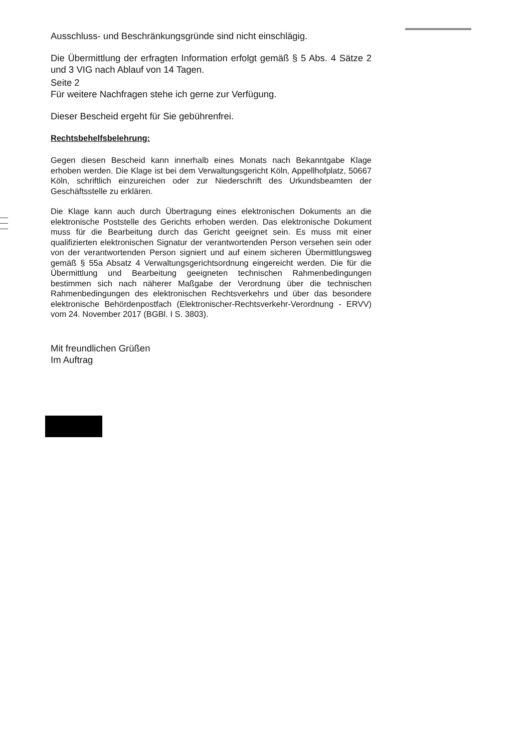Ausschluss- und Beschränkungsgründe sind nicht einschlägig.
Die Übermittlung der erfragten Information erfolgt gemäß § 5 Abs. 4 Sätze 2 und 3 VIG nach Ablauf von 14 Tagen.
Seite 2
Für weitere Nachfragen stehe ich gerne zur Verfügung.
Dieser Bescheid ergeht für Sie gebührenfrei.
Rechtsbehelfsbelehrung:
Gegen diesen Bescheid kann innerhalb eines Monats nach Bekanntgabe Klage erhoben werden. Die Klage ist bei dem Verwaltungsgericht Köln, Appellhofplatz, 50667 Köln, schriftlich einzureichen oder zur Niederschrift des Urkundsbeamten der Geschäftsstelle zu erklären.
Die Klage kann auch durch Übertragung eines elektronischen Dokuments an die elektronische Poststelle des Gerichts erhoben werden. Das elektronische Dokument muss für die Bearbeitung durch das Gericht geeignet sein. Es muss mit einer qualifizierten elektronischen Signatur der verantwortenden Person versehen sein oder von der verantwortenden Person signiert und auf einem sicheren Übermittlungsweg gemäß § 55a Absatz 4 Verwaltungsgerichtsordnung eingereicht werden. Die für die Übermittlung und Bearbeitung geeigneten technischen Rahmenbedingungen bestimmen sich nach näherer Maßgabe der Verordnung über die technischen Rahmenbedingungen des elektronischen Rechtsverkehrs und über das besondere elektronische Behördenpostfach (Elektronischer-Rechtsverkehr-Verordnung - ERVV) vom 24. November 2017 (BGBl. I S. 3803).
Mit freundlichen Grüßen
Im Auftrag